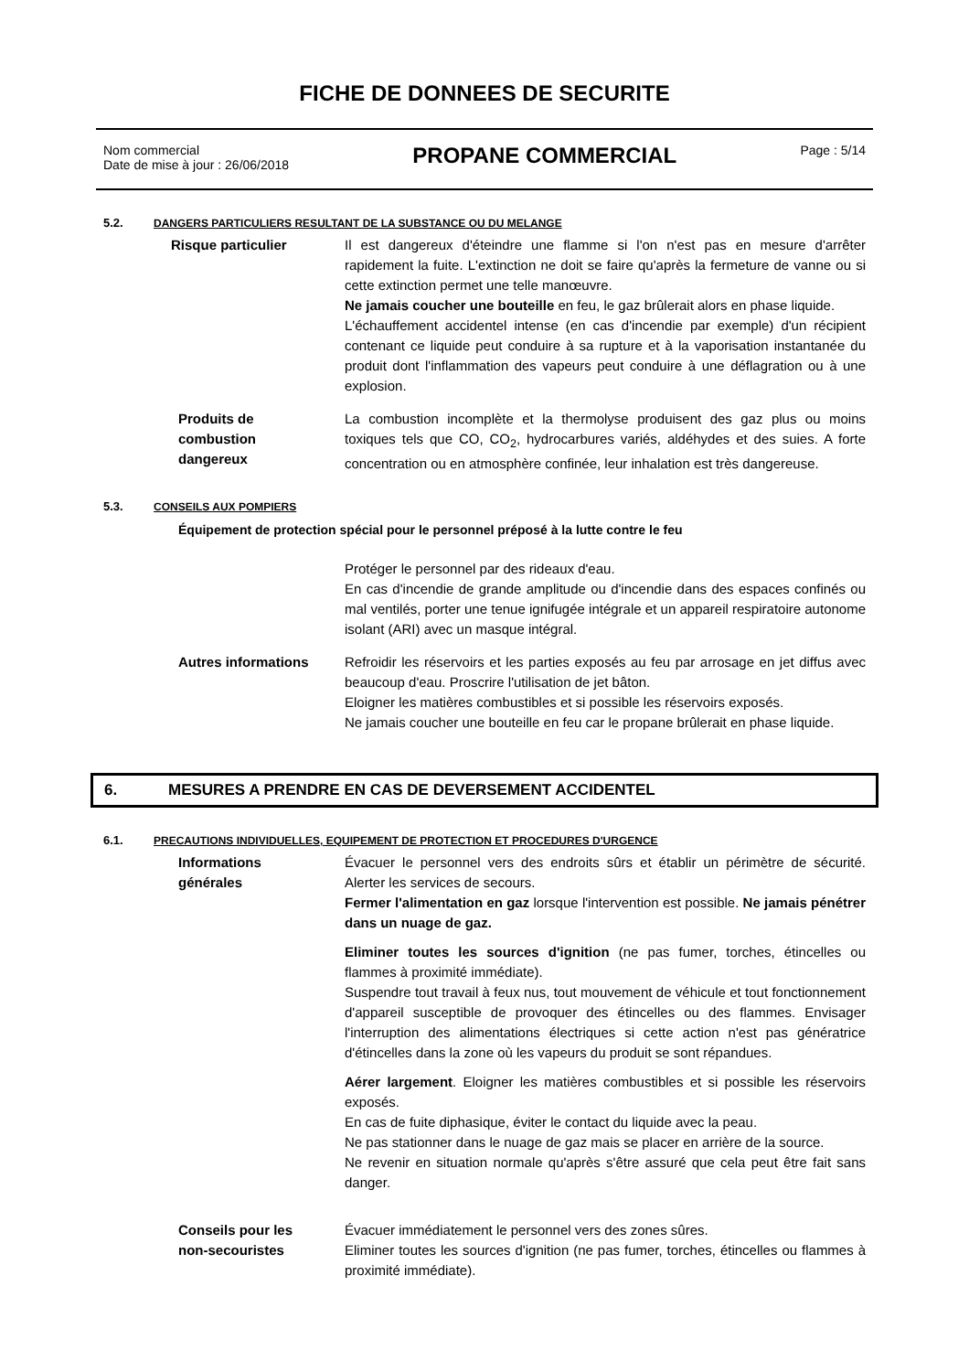FICHE DE DONNEES DE SECURITE
Nom commercial
Date de mise à jour : 26/06/2018
PROPANE COMMERCIAL
Page : 5/14
5.2. DANGERS PARTICULIERS RESULTANT DE LA SUBSTANCE OU DU MELANGE
Risque particulier Il est dangereux d'éteindre une flamme si l'on n'est pas en mesure d'arrêter rapidement la fuite. L'extinction ne doit se faire qu'après la fermeture de vanne ou si cette extinction permet une telle manœuvre.
Ne jamais coucher une bouteille en feu, le gaz brûlerait alors en phase liquide.
L'échauffement accidentel intense (en cas d'incendie par exemple) d'un récipient contenant ce liquide peut conduire à sa rupture et à la vaporisation instantanée du produit dont l'inflammation des vapeurs peut conduire à une déflagration ou à une explosion.
Produits de
combustion
dangereux
La combustion incomplète et la thermolyse produisent des gaz plus ou moins toxiques tels que CO, CO<sub>2</sub>, hydrocarbures variés, aldéhydes et des suies. A forte concentration ou en atmosphère confinée, leur inhalation est très dangereuse.
5.3. CONSEILS AUX POMPIERS
Équipement de protection spécial pour le personnel préposé à la lutte contre le feu
Protéger le personnel par des rideaux d'eau.
En cas d'incendie de grande amplitude ou d'incendie dans des espaces confinés ou mal ventilés, porter une tenue ignifugée intégrale et un appareil respiratoire autonome isolant (ARI) avec un masque intégral.
Autres informations Refroidir les réservoirs et les parties exposés au feu par arrosage en jet diffus avec beaucoup d'eau. Proscrire l'utilisation de jet bâton.
Eloigner les matières combustibles et si possible les réservoirs exposés.
Ne jamais coucher une bouteille en feu car le propane brûlerait en phase liquide.
6. MESURES A PRENDRE EN CAS DE DEVERSEMENT ACCIDENTEL
6.1. PRECAUTIONS INDIVIDUELLES, EQUIPEMENT DE PROTECTION ET PROCEDURES D'URGENCE
Informations
générales
Évacuer le personnel vers des endroits sûrs et établir un périmètre de sécurité. Alerter les services de secours.
Fermer l'alimentation en gaz lorsque l'intervention est possible. Ne jamais pénétrer dans un nuage de gaz.
Eliminer toutes les sources d'ignition (ne pas fumer, torches, étincelles ou flammes à proximité immédiate).
Suspendre tout travail à feux nus, tout mouvement de véhicule et tout fonctionnement d'appareil susceptible de provoquer des étincelles ou des flammes. Envisager l'interruption des alimentations électriques si cette action n'est pas génératrice d'étincelles dans la zone où les vapeurs du produit se sont répandues.
Aérer largement. Eloigner les matières combustibles et si possible les réservoirs exposés.
En cas de fuite diphasique, éviter le contact du liquide avec la peau.
Ne pas stationner dans le nuage de gaz mais se placer en arrière de la source.
Ne revenir en situation normale qu'après s'être assuré que cela peut être fait sans danger.
Conseils pour les
non-secouristes
Évacuer immédiatement le personnel vers des zones sûres.
Eliminer toutes les sources d'ignition (ne pas fumer, torches, étincelles ou flammes à proximité immédiate).